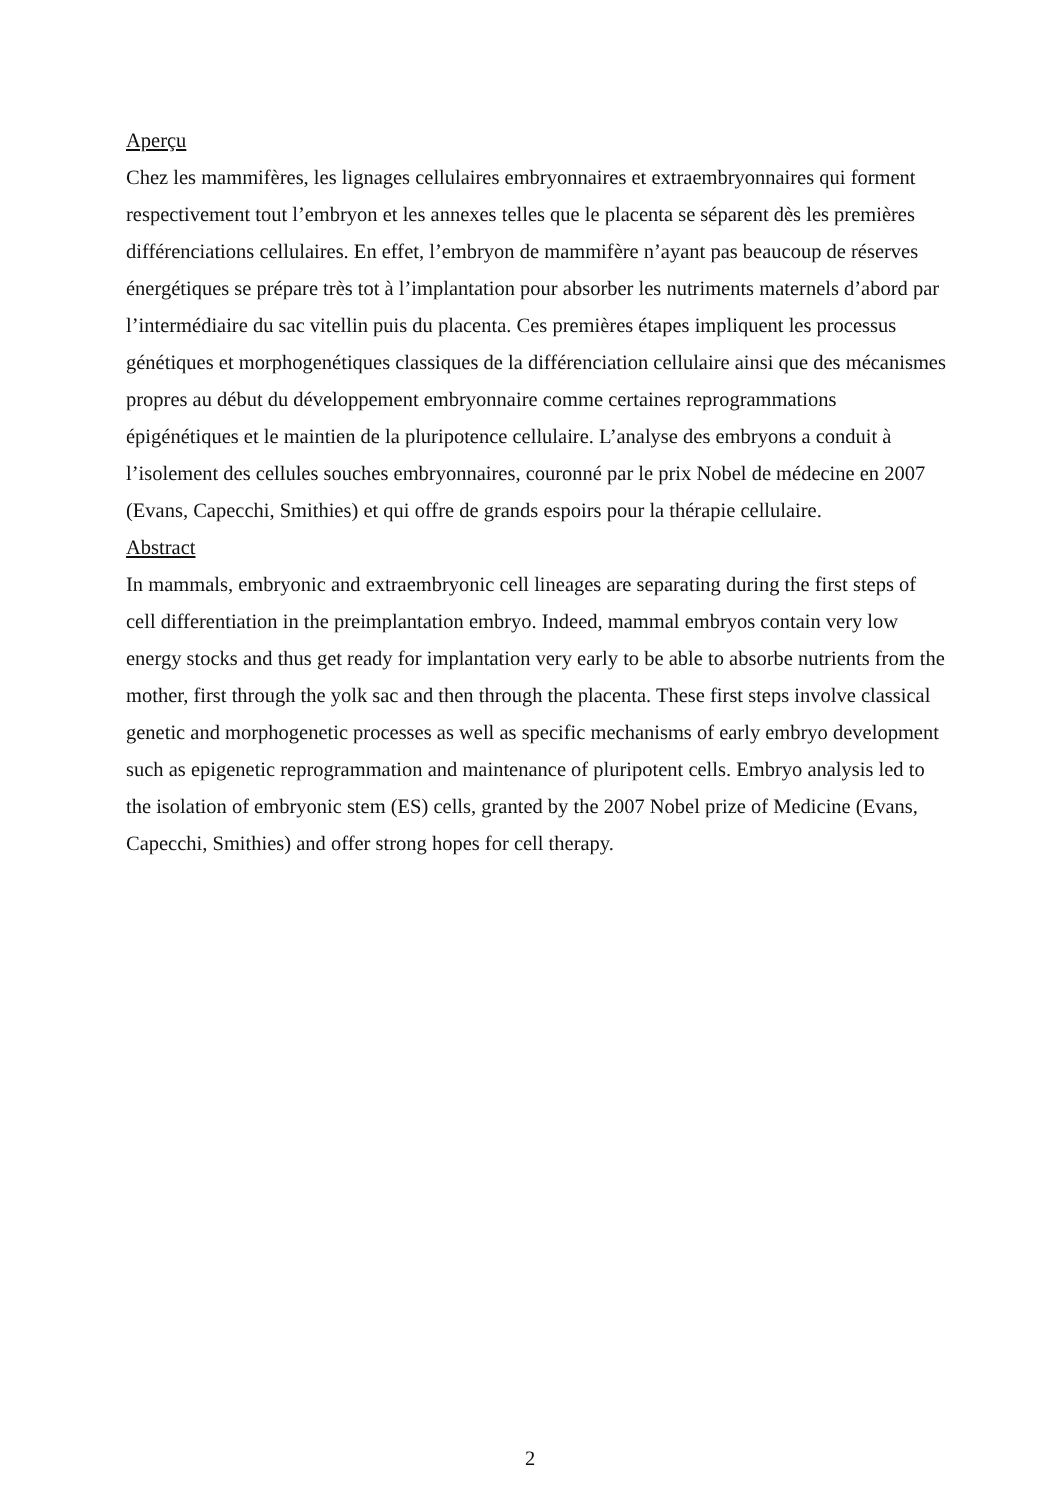Aperçu
Chez les mammifères, les lignages cellulaires embryonnaires et extraembryonnaires qui forment respectivement tout l’embryon et les annexes telles que le placenta se séparent dès les premières différenciations cellulaires. En effet, l’embryon de mammifère n’ayant pas beaucoup de réserves énergétiques se prépare très tot à l’implantation pour absorber les nutriments maternels d’abord par l’intermédiaire du sac vitellin puis du placenta. Ces premières étapes impliquent les processus génétiques et morphogenétiques classiques de la différenciation cellulaire ainsi que des mécanismes propres au début du développement embryonnaire comme certaines reprogrammations épigénétiques et le maintien de la pluripotence cellulaire. L’analyse des embryons a conduit à l’isolement des cellules souches embryonnaires, couronné par le prix Nobel de médecine en 2007 (Evans, Capecchi, Smithies) et qui offre de grands espoirs pour la thérapie cellulaire.
Abstract
In mammals, embryonic and extraembryonic cell lineages are separating during the first steps of cell differentiation in the preimplantation embryo. Indeed, mammal embryos contain very low energy stocks and thus get ready for implantation very early to be able to absorbe nutrients from the mother, first through the yolk sac and then through the placenta. These first steps involve classical genetic and morphogenetic processes as well as specific mechanisms of early embryo development such as epigenetic reprogrammation and maintenance of pluripotent cells. Embryo analysis led to the isolation of embryonic stem (ES) cells, granted by the 2007 Nobel prize of Medicine (Evans, Capecchi, Smithies) and offer strong hopes for cell therapy.
2